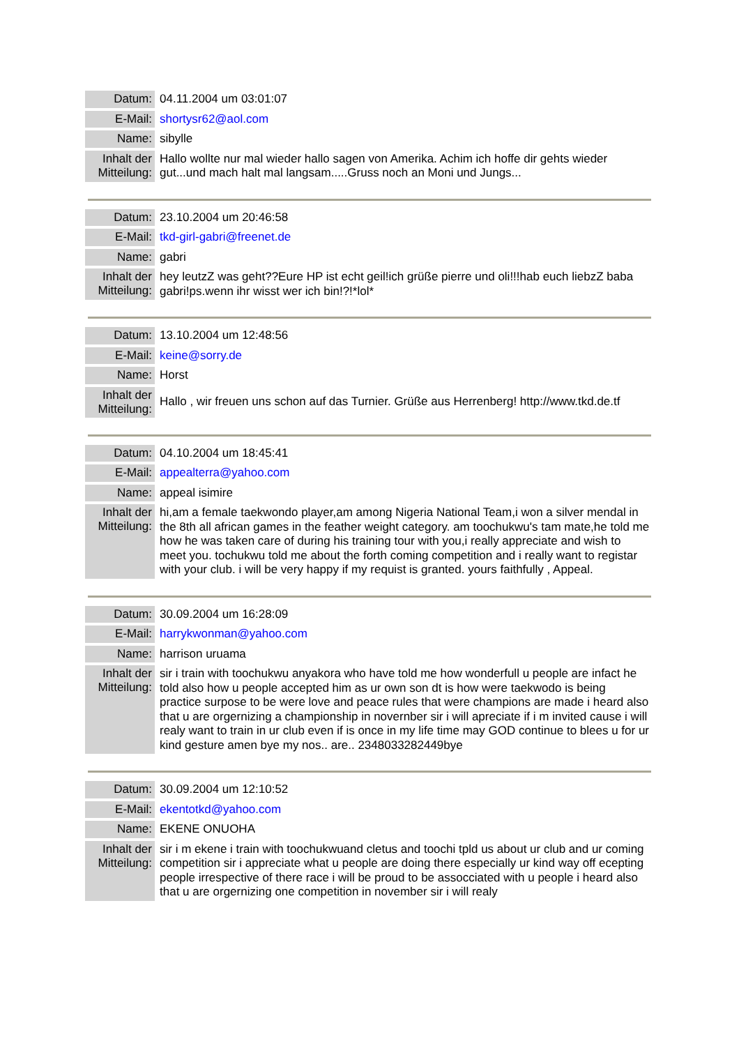| Datum: | 04.11.2004 um 03:01:07 |
| E-Mail: | shortysr62@aol.com |
| Name: | sibylle |
| Inhalt der Mitteilung: | Hallo wollte nur mal wieder hallo sagen von Amerika. Achim ich hoffe dir gehts wieder gut...und mach halt mal langsam.....Gruss noch an Moni und Jungs... |
| Datum: | 23.10.2004 um 20:46:58 |
| E-Mail: | tkd-girl-gabri@freenet.de |
| Name: | gabri |
| Inhalt der Mitteilung: | hey leutzZ was geht??Eure HP ist echt geil!ich grüße pierre und oli!!!hab euch liebzZ baba gabri!ps.wenn ihr wisst wer ich bin!?!*lol* |
| Datum: | 13.10.2004 um 12:48:56 |
| E-Mail: | keine@sorry.de |
| Name: | Horst |
| Inhalt der Mitteilung: | Hallo , wir freuen uns schon auf das Turnier. Grüße aus Herrenberg! http://www.tkd.de.tf |
| Datum: | 04.10.2004 um 18:45:41 |
| E-Mail: | appealterra@yahoo.com |
| Name: | appeal isimire |
| Inhalt der Mitteilung: | hi,am a female taekwondo player,am among Nigeria National Team,i won a silver mendal in the 8th all african games in the feather weight category. am toochukwu's tam mate,he told me how he was taken care of during his training tour with you,i really appreciate and wish to meet you. tochukwu told me about the forth coming competition and i really want to registar with your club. i will be very happy if my requist is granted. yours faithfully , Appeal. |
| Datum: | 30.09.2004 um 16:28:09 |
| E-Mail: | harrykwonman@yahoo.com |
| Name: | harrison uruama |
| Inhalt der Mitteilung: | sir i train with toochukwu anyakora who have told me how wonderfull u people are infact he told also how u people accepted him as ur own son dt is how were taekwodo is being practice surpose to be were love and peace rules that were champions are made i heard also that u are orgernizing a championship in novernber sir i will apreciate if i m invited cause i will realy want to train in ur club even if is once in my life time may GOD continue to blees u for ur kind gesture amen bye my nos.. are.. 2348033282449bye |
| Datum: | 30.09.2004 um 12:10:52 |
| E-Mail: | ekentotkd@yahoo.com |
| Name: | EKENE ONUOHA |
| Inhalt der Mitteilung: | sir i m ekene i train with toochukwuand cletus and toochi tpld us about ur club and ur coming competition sir i appreciate what u people are doing there especially ur kind way off ecepting people irrespective of there race i will be proud to be assocciated with u people i heard also that u are orgernizing one competition in november sir i will realy |